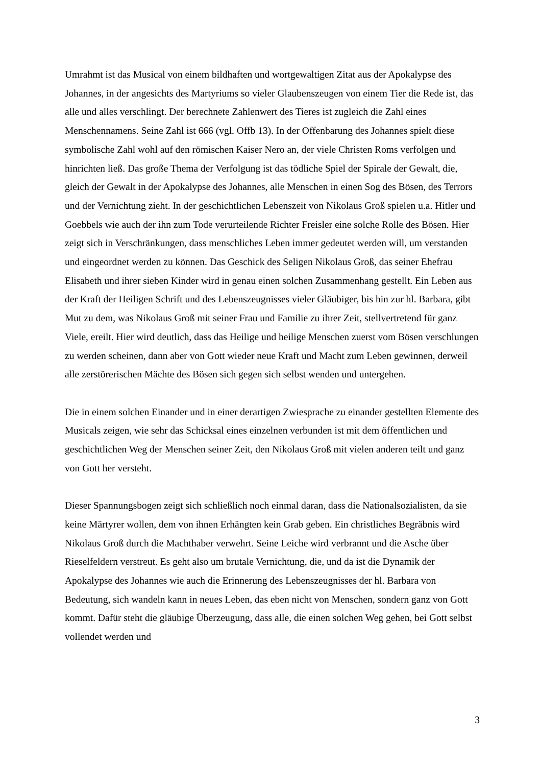Umrahmt ist das Musical von einem bildhaften und wortgewaltigen Zitat aus der Apokalypse des Johannes, in der angesichts des Martyriums so vieler Glaubenszeugen von einem Tier die Rede ist, das alle und alles verschlingt. Der berechnete Zahlenwert des Tieres ist zugleich die Zahl eines Menschennamens. Seine Zahl ist 666 (vgl. Offb 13). In der Offenbarung des Johannes spielt diese symbolische Zahl wohl auf den römischen Kaiser Nero an, der viele Christen Roms verfolgen und hinrichten ließ. Das große Thema der Verfolgung ist das tödliche Spiel der Spirale der Gewalt, die, gleich der Gewalt in der Apokalypse des Johannes, alle Menschen in einen Sog des Bösen, des Terrors und der Vernichtung zieht. In der geschichtlichen Lebenszeit von Nikolaus Groß spielen u.a. Hitler und Goebbels wie auch der ihn zum Tode verurteilende Richter Freisler eine solche Rolle des Bösen. Hier zeigt sich in Verschränkungen, dass menschliches Leben immer gedeutet werden will, um verstanden und eingeordnet werden zu können. Das Geschick des Seligen Nikolaus Groß, das seiner Ehefrau Elisabeth und ihrer sieben Kinder wird in genau einen solchen Zusammenhang gestellt. Ein Leben aus der Kraft der Heiligen Schrift und des Lebenszeugnisses vieler Gläubiger, bis hin zur hl. Barbara, gibt Mut zu dem, was Nikolaus Groß mit seiner Frau und Familie zu ihrer Zeit, stellvertretend für ganz Viele, ereilt. Hier wird deutlich, dass das Heilige und heilige Menschen zuerst vom Bösen verschlungen zu werden scheinen, dann aber von Gott wieder neue Kraft und Macht zum Leben gewinnen, derweil alle zerstörerischen Mächte des Bösen sich gegen sich selbst wenden und untergehen.
Die in einem solchen Einander und in einer derartigen Zwiesprache zu einander gestellten Elemente des Musicals zeigen, wie sehr das Schicksal eines einzelnen verbunden ist mit dem öffentlichen und geschichtlichen Weg der Menschen seiner Zeit, den Nikolaus Groß mit vielen anderen teilt und ganz von Gott her versteht.
Dieser Spannungsbogen zeigt sich schließlich noch einmal daran, dass die Nationalsozialisten, da sie keine Märtyrer wollen, dem von ihnen Erhängten kein Grab geben. Ein christliches Begräbnis wird Nikolaus Groß durch die Machthaber verwehrt. Seine Leiche wird verbrannt und die Asche über Rieselfeldern verstreut. Es geht also um brutale Vernichtung, die, und da ist die Dynamik der Apokalypse des Johannes wie auch die Erinnerung des Lebenszeugnisses der hl. Barbara von Bedeutung, sich wandeln kann in neues Leben, das eben nicht von Menschen, sondern ganz von Gott kommt. Dafür steht die gläubige Überzeugung, dass alle, die einen solchen Weg gehen, bei Gott selbst vollendet werden und
3